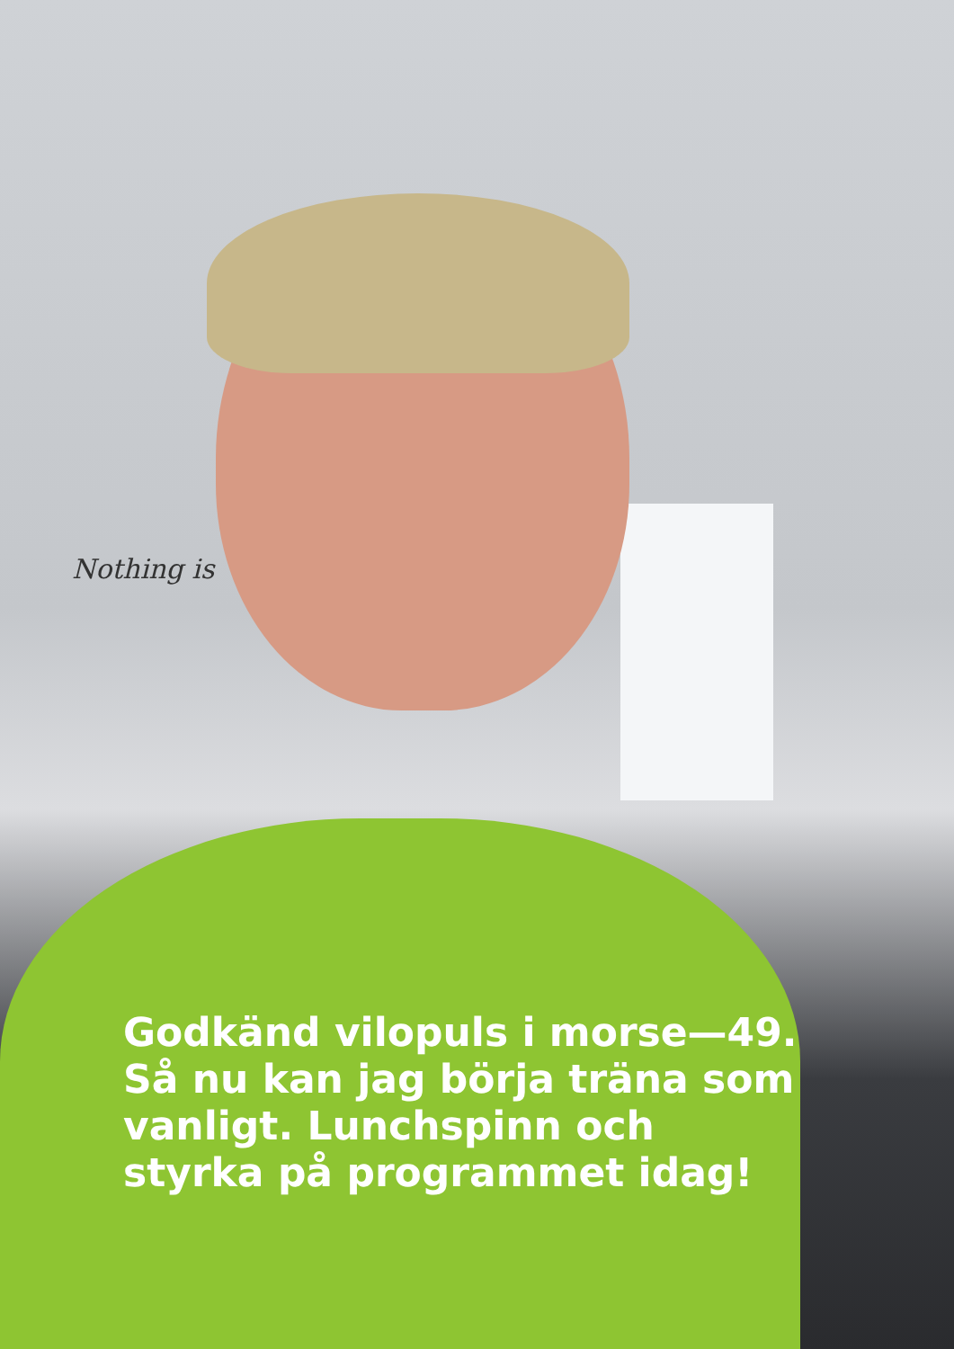Nothing is
Godkänd vilopuls i morse—49. Så nu kan jag börja träna som vanligt. Lunchspinn och styrka på programmet idag!